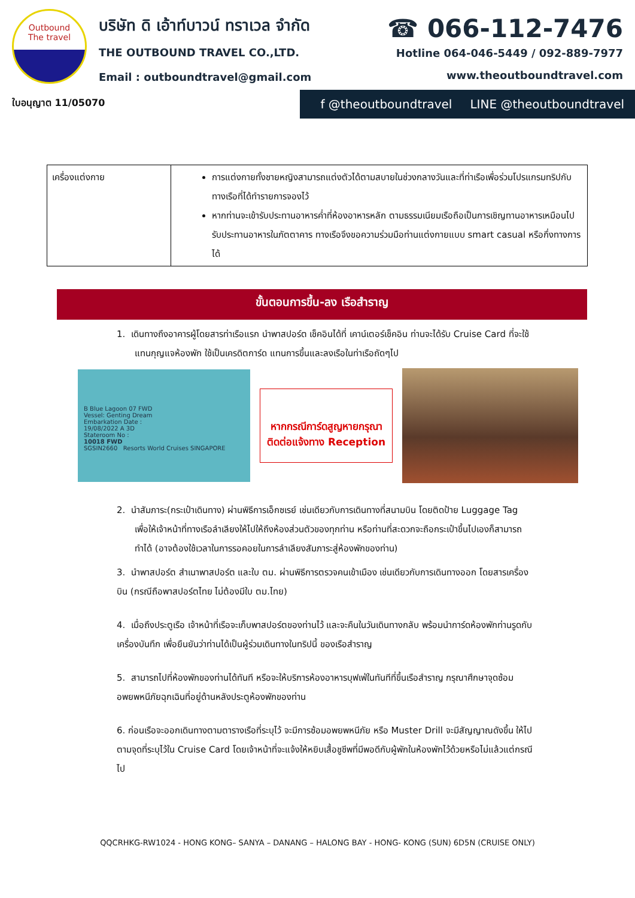Outbound
The travel
บริษัท ดิ เอ้าท์บาวน์ ทราเวล จำกัด
THE OUTBOUND TRAVEL CO.,LTD.
Email : outboundtravel@gmail.com
☎ 066-112-7476
Hotline 064-046-5449 / 092-889-7977
www.theoutboundtravel.com
ใบอนุญาต 11/05070 f @theoutboundtravel LINE @theoutboundtravel
| เครื่องแต่งกาย | การแต่งกายทั้งชายหญิงสามารถแต่งตัวได้ตามสบายในช่วงกลางวันและที่ท่าเรือเพื่อร่วมโปรแกรมทริปกับทางเรือที่ได้ทำรายการจองไว้ หากท่านจะเข้ารับประทานอาหารค่ำที่ห้องอาหารหลัก ตามธรรมเนียมเรือถือเป็นการเชิญทานอาหารเหมือนไปรับประทานอาหารในภัตตาคาร ทางเรือจึงขอความร่วมมือท่านแต่งกายแบบ smart casual หรือกึ่งทางการได้ |
ขั้นตอนการขึ้น-ลง เรือสำราญ
1. เดินทางถึงอาคารผู้โดยสารท่าเรือแรก นำพาสปอร์ต เช็คอินได้ที่ เคาน์เตอร์เช็คอิน ท่านจะได้รับ Cruise Card ที่จะใช้แทนกุญแจห้องพัก ใช้เป็นเครดิตการ์ด แทนการขึ้นและลงเรือในท่าเรือถัดๆไป
B Blue Lagoon 07 FWD
Vessel: Genting Dream
Embarkation Date :
19/08/2022 A 3D
Stateroom No :
10018 FWD
SGSIN2660 Resorts World Cruises SINGAPORE
หากกรณีการ์ดสูญหายกรุณาติดต่อแจ้งทาง Reception
2. นำสัมภาระ(กระเป๋าเดินทาง) ผ่านพิธีการเอ็กซเรย์ เช่นเดียวกับการเดินทางที่สนามบิน โดยติดป้าย Luggage Tag เพื่อให้เจ้าหน้าที่ทางเรือลำเลียงให้ไปให้ถึงห้องส่วนตัวของทุกท่าน หรือท่านที่สะดวกจะถือกระเป๋าขึ้นไปเองก็สามารถทำได้ (อาจต้องใช้เวลาในการรอคอยในการลำเลียงสัมภาระสู่ห้องพักของท่าน)
3. นำพาสปอร์ต สำเนาพาสปอร์ต และใบ ตม. ผ่านพิธีการตรวจคนเข้าเมือง เช่นเดียวกับการเดินทางออก โดยสารเครื่องบิน (กรณีถือพาสปอร์ตไทย ไม่ต้องมีใบ ตม.ไทย)
4. เมื่อถึงประตูเรือ เจ้าหน้าที่เรือจะเก็บพาสปอร์ตของท่านไว้ และจะคืนในวันเดินทางกลับ พร้อมนำการ์ดห้องพักท่านรูดกับเครื่องบันทึก เพื่อยืนยันว่าท่านได้เป็นผู้ร่วมเดินทางในทริปนี้ ของเรือสำราญ
5. สามารถไปที่ห้องพักของท่านได้ทันที หรือจะให้บริการห้องอาหารบุฟเฟ่ในทันทีที่ขึ้นเรือสำราญ กรุณาศึกษาจุดซ้อมอพยพหนีภัยฉุกเฉินที่อยู่ด้านหลังประตูห้องพักของท่าน
6. ก่อนเรือจะออกเดินทางตามตารางเรือที่ระบุไว้ จะมีการซ้อมอพยพหนีภัย หรือ Muster Drill จะมีสัญญาณดังขึ้น ให้ไปตามจุดที่ระบุไว้ใน Cruise Card โดยเจ้าหน้าที่จะแจ้งให้หยิบเสื้อชูชีพที่มีพอดีกับผู้พักในห้องพักไว้ด้วยหรือไม่แล้วแต่กรณีไป
QQCRHKG-RW1024 - HONG KONG– SANYA – DANANG – HALONG BAY - HONG- KONG (SUN) 6D5N (CRUISE ONLY)